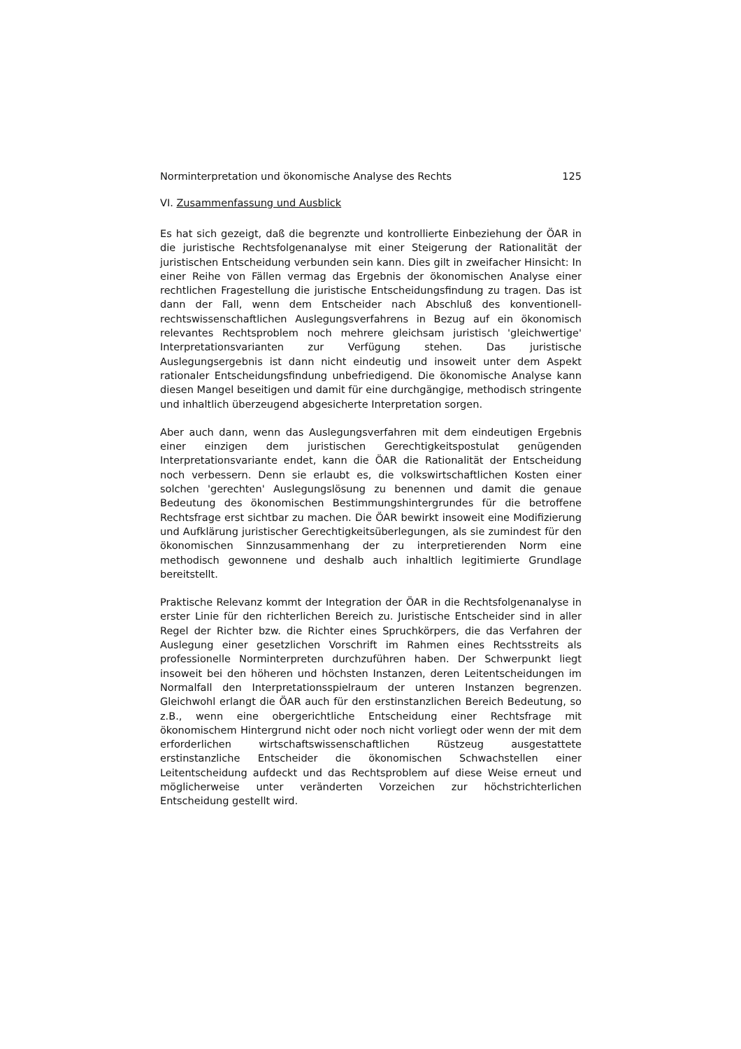Norminterpretation und ökonomische Analyse des Rechts 125
VI. Zusammenfassung und Ausblick
Es hat sich gezeigt, daß die begrenzte und kontrollierte Einbeziehung der ÖAR in die juristische Rechtsfolgenanalyse mit einer Steigerung der Rationalität der juristischen Entscheidung verbunden sein kann. Dies gilt in zweifacher Hinsicht: In einer Reihe von Fällen vermag das Ergebnis der ökonomischen Analyse einer rechtlichen Fragestellung die juristische Entscheidungsfindung zu tragen. Das ist dann der Fall, wenn dem Entscheider nach Abschluß des konventionell-rechtswissenschaftlichen Auslegungsverfahrens in Bezug auf ein ökonomisch relevantes Rechtsproblem noch mehrere gleichsam juristisch 'gleichwertige' Interpretationsvarianten zur Verfügung stehen. Das juristische Auslegungsergebnis ist dann nicht eindeutig und insoweit unter dem Aspekt rationaler Entscheidungsfindung unbefriedigend. Die ökonomische Analyse kann diesen Mangel beseitigen und damit für eine durchgängige, methodisch stringente und inhaltlich überzeugend abgesicherte Interpretation sorgen.
Aber auch dann, wenn das Auslegungsverfahren mit dem eindeutigen Ergebnis einer einzigen dem juristischen Gerechtigkeitspostulat genügenden Interpretationsvariante endet, kann die ÖAR die Rationalität der Entscheidung noch verbessern. Denn sie erlaubt es, die volkswirtschaftlichen Kosten einer solchen 'gerechten' Auslegungslösung zu benennen und damit die genaue Bedeutung des ökonomischen Bestimmungshintergrundes für die betroffene Rechtsfrage erst sichtbar zu machen. Die ÖAR bewirkt insoweit eine Modifizierung und Aufklärung juristischer Gerechtigkeitsüberlegungen, als sie zumindest für den ökonomischen Sinnzusammenhang der zu interpretierenden Norm eine methodisch gewonnene und deshalb auch inhaltlich legitimierte Grundlage bereitstellt.
Praktische Relevanz kommt der Integration der ÖAR in die Rechtsfolgenanalyse in erster Linie für den richterlichen Bereich zu. Juristische Entscheider sind in aller Regel der Richter bzw. die Richter eines Spruchkörpers, die das Verfahren der Auslegung einer gesetzlichen Vorschrift im Rahmen eines Rechtsstreits als professionelle Norminterpreten durchzuführen haben. Der Schwerpunkt liegt insoweit bei den höheren und höchsten Instanzen, deren Leitentscheidungen im Normalfall den Interpretationsspielraum der unteren Instanzen begrenzen. Gleichwohl erlangt die ÖAR auch für den erstinstanzlichen Bereich Bedeutung, so z.B., wenn eine obergerichtliche Entscheidung einer Rechtsfrage mit ökonomischem Hintergrund nicht oder noch nicht vorliegt oder wenn der mit dem erforderlichen wirtschaftswissenschaftlichen Rüstzeug ausgestattete erstinstanzliche Entscheider die ökonomischen Schwachstellen einer Leitentscheidung aufdeckt und das Rechtsproblem auf diese Weise erneut und möglicherweise unter veränderten Vorzeichen zur höchstrichterlichen Entscheidung gestellt wird.